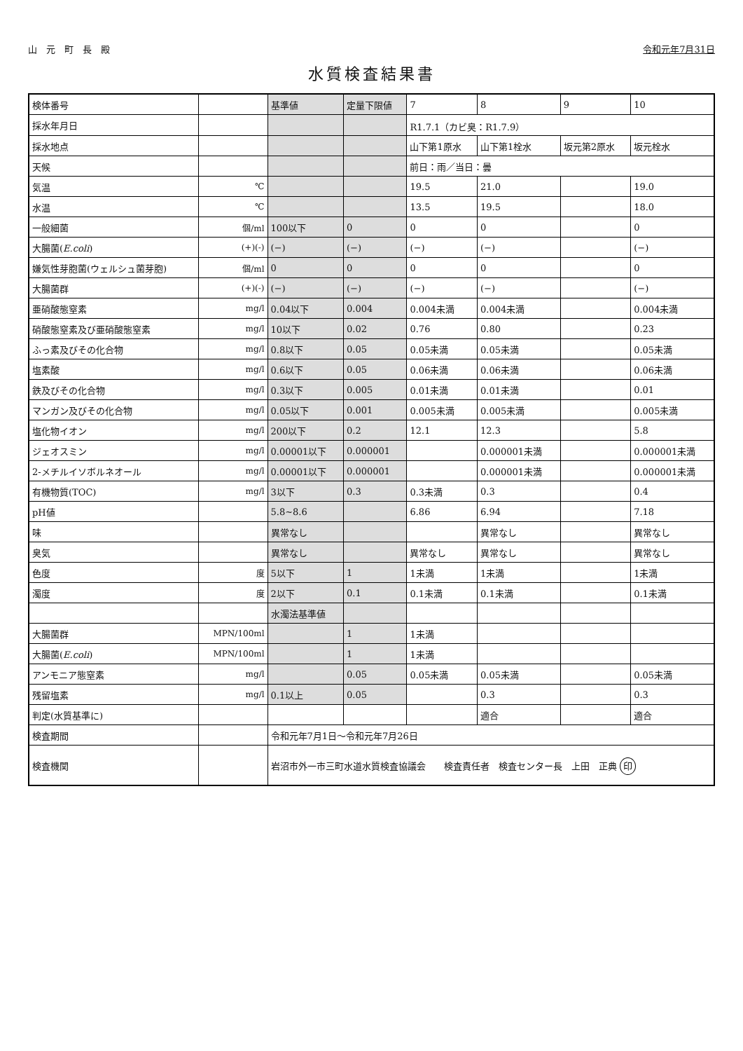山　元　町　長　殿 令和元年7月31日
水質検査結果書
| 検体番号 | | 基準値 | 定量下限値 | 7 | 8 | 9 | 10 |
| --- | --- | --- | --- | --- | --- | --- | --- |
| 採水年月日 | | | | R1.7.1（カビ臭：R1.7.9） | | | |
| 採水地点 | | | | 山下第1原水 | 山下第1栓水 | 坂元第2原水 | 坂元栓水 |
| 天候 | | | | 前日：雨／当日：曇 | | | |
| 気温 | ℃ | | | 19.5 | 21.0 | | 19.0 |
| 水温 | ℃ | | | 13.5 | 19.5 | | 18.0 |
| 一般細菌 | 個/ml | 100以下 | 0 | 0 | 0 | | 0 |
| 大腸菌( E.coli ) | (+)(-) | (−) | (−) | (−) | (−) | | (−) |
| 嫌気性芽胞菌(ウェルシュ菌芽胞) | 個/ml | 0 | 0 | 0 | 0 | | 0 |
| 大腸菌群 | (+)(-) | (−) | (−) | (−) | (−) | | (−) |
| 亜硝酸態窒素 | mg/l | 0.04以下 | 0.004 | 0.004未満 | 0.004未満 | | 0.004未満 |
| 硝酸態窒素及び亜硝酸態窒素 | mg/l | 10以下 | 0.02 | 0.76 | 0.80 | | 0.23 |
| ふっ素及びその化合物 | mg/l | 0.8以下 | 0.05 | 0.05未満 | 0.05未満 | | 0.05未満 |
| 塩素酸 | mg/l | 0.6以下 | 0.05 | 0.06未満 | 0.06未満 | | 0.06未満 |
| 鉄及びその化合物 | mg/l | 0.3以下 | 0.005 | 0.01未満 | 0.01未満 | | 0.01 |
| マンガン及びその化合物 | mg/l | 0.05以下 | 0.001 | 0.005未満 | 0.005未満 | | 0.005未満 |
| 塩化物イオン | mg/l | 200以下 | 0.2 | 12.1 | 12.3 | | 5.8 |
| ジェオスミン | mg/l | 0.00001以下 | 0.000001 | | 0.000001未満 | | 0.000001未満 |
| 2-メチルイソボルネオール | mg/l | 0.00001以下 | 0.000001 | | 0.000001未満 | | 0.000001未満 |
| 有機物質(TOC) | mg/l | 3以下 | 0.3 | 0.3未満 | 0.3 | | 0.4 |
| pH値 | | 5.8~8.6 | | 6.86 | 6.94 | | 7.18 |
| 味 | | 異常なし | | | 異常なし | | 異常なし |
| 臭気 | | 異常なし | | 異常なし | 異常なし | | 異常なし |
| 色度 | 度 | 5以下 | 1 | 1未満 | 1未満 | | 1未満 |
| 濁度 | 度 | 2以下 | 0.1 | 0.1未満 | 0.1未満 | | 0.1未満 |
| | | 水濁法基準値 | | | | | |
| 大腸菌群 | MPN/100ml | | 1 | 1未満 | | | |
| 大腸菌( E.coli ) | MPN/100ml | | 1 | 1未満 | | | |
| アンモニア態窒素 | mg/l | | 0.05 | 0.05未満 | 0.05未満 | | 0.05未満 |
| 残留塩素 | mg/l | 0.1以上 | 0.05 | | 0.3 | | 0.3 |
| 判定(水質基準に) | | | | | 適合 | | 適合 |
| 検査期間 | | 令和元年7月1日～令和元年7月26日 | | | | | |
| 検査機関 | | 岩沼市外一市三町水道水質検査協議会 検査責任者 検査センター長 上田 正典 印 | | | | | |